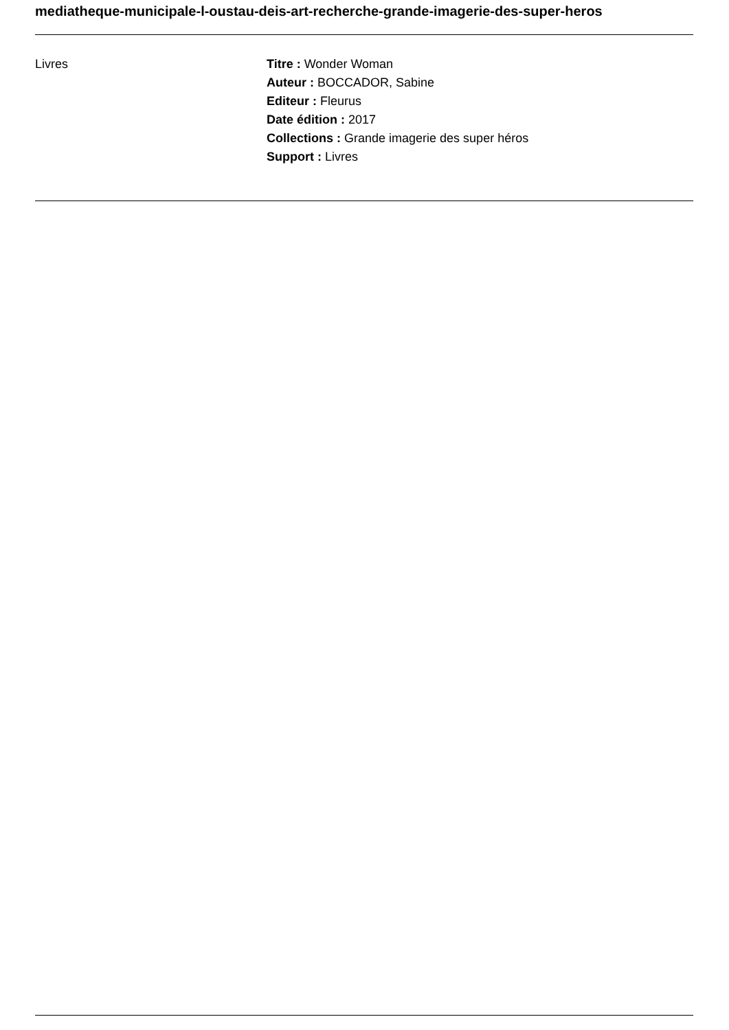mediatheque-municipale-l-oustau-deis-art-recherche-grande-imagerie-des-super-heros
Livres Titre : Wonder Woman
Auteur : BOCCADOR, Sabine
Editeur : Fleurus
Date édition : 2017
Collections : Grande imagerie des super héros
Support : Livres